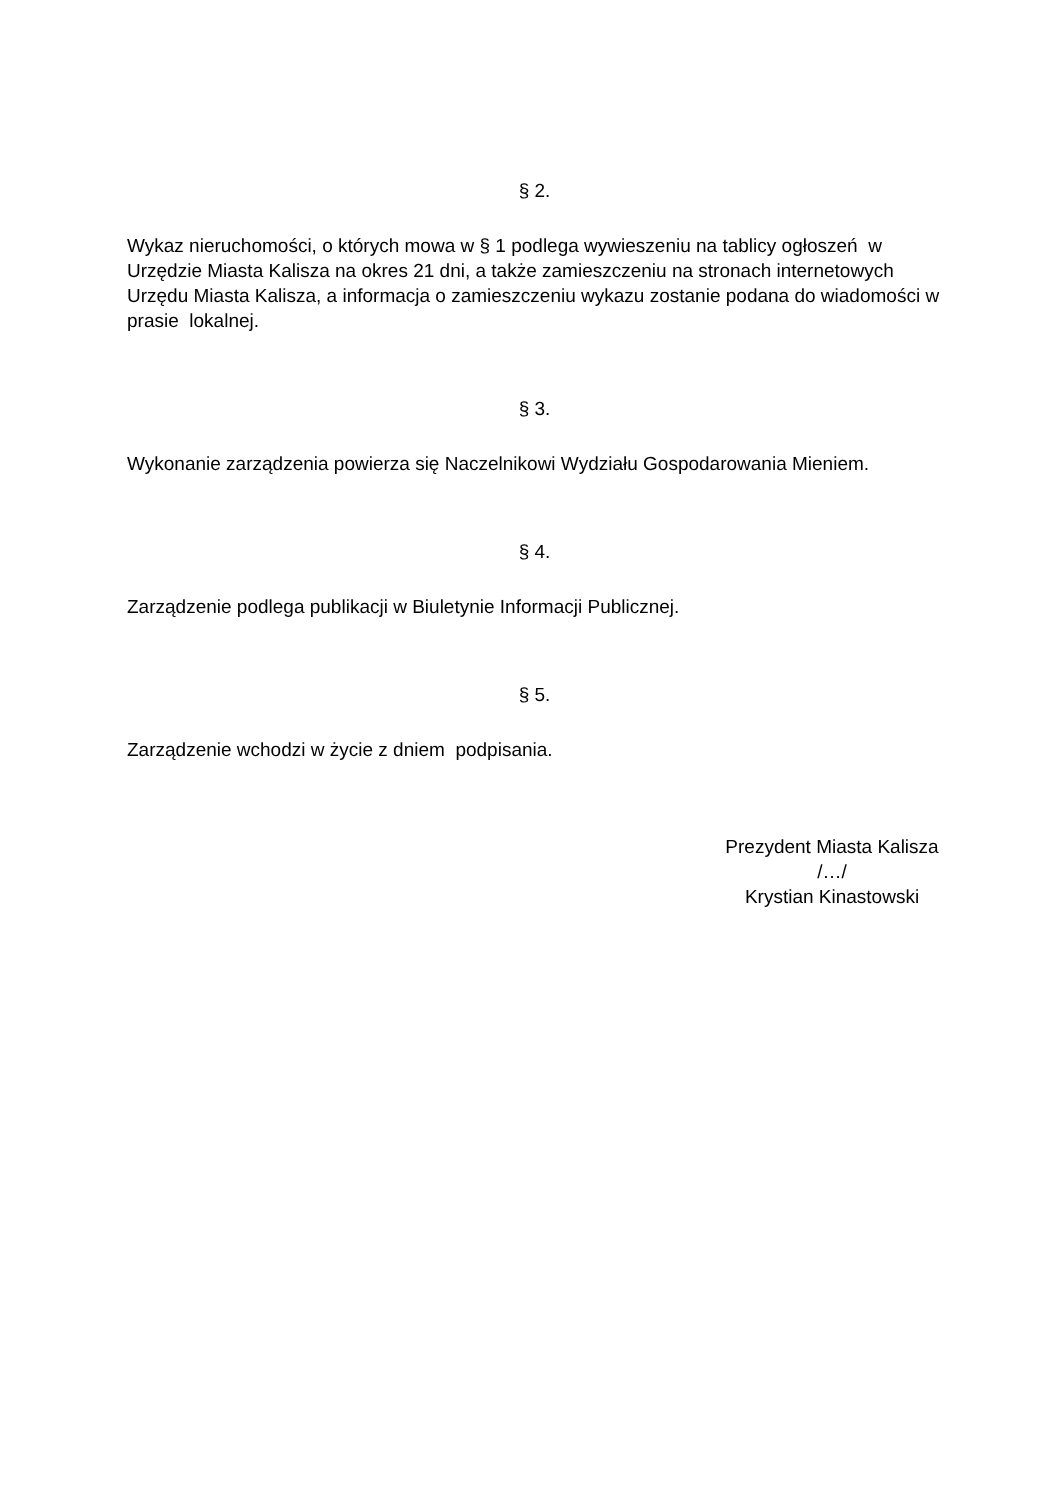§ 2.
Wykaz nieruchomości, o których mowa w § 1 podlega wywieszeniu na tablicy ogłoszeń w Urzędzie Miasta Kalisza na okres 21 dni, a także zamieszczeniu na stronach internetowych Urzędu Miasta Kalisza, a informacja o zamieszczeniu wykazu zostanie podana do wiadomości w prasie lokalnej.
§ 3.
Wykonanie zarządzenia powierza się Naczelnikowi Wydziału Gospodarowania Mieniem.
§ 4.
Zarządzenie podlega publikacji w Biuletynie Informacji Publicznej.
§ 5.
Zarządzenie wchodzi w życie z dniem podpisania.
Prezydent Miasta Kalisza
/…/
Krystian Kinastowski